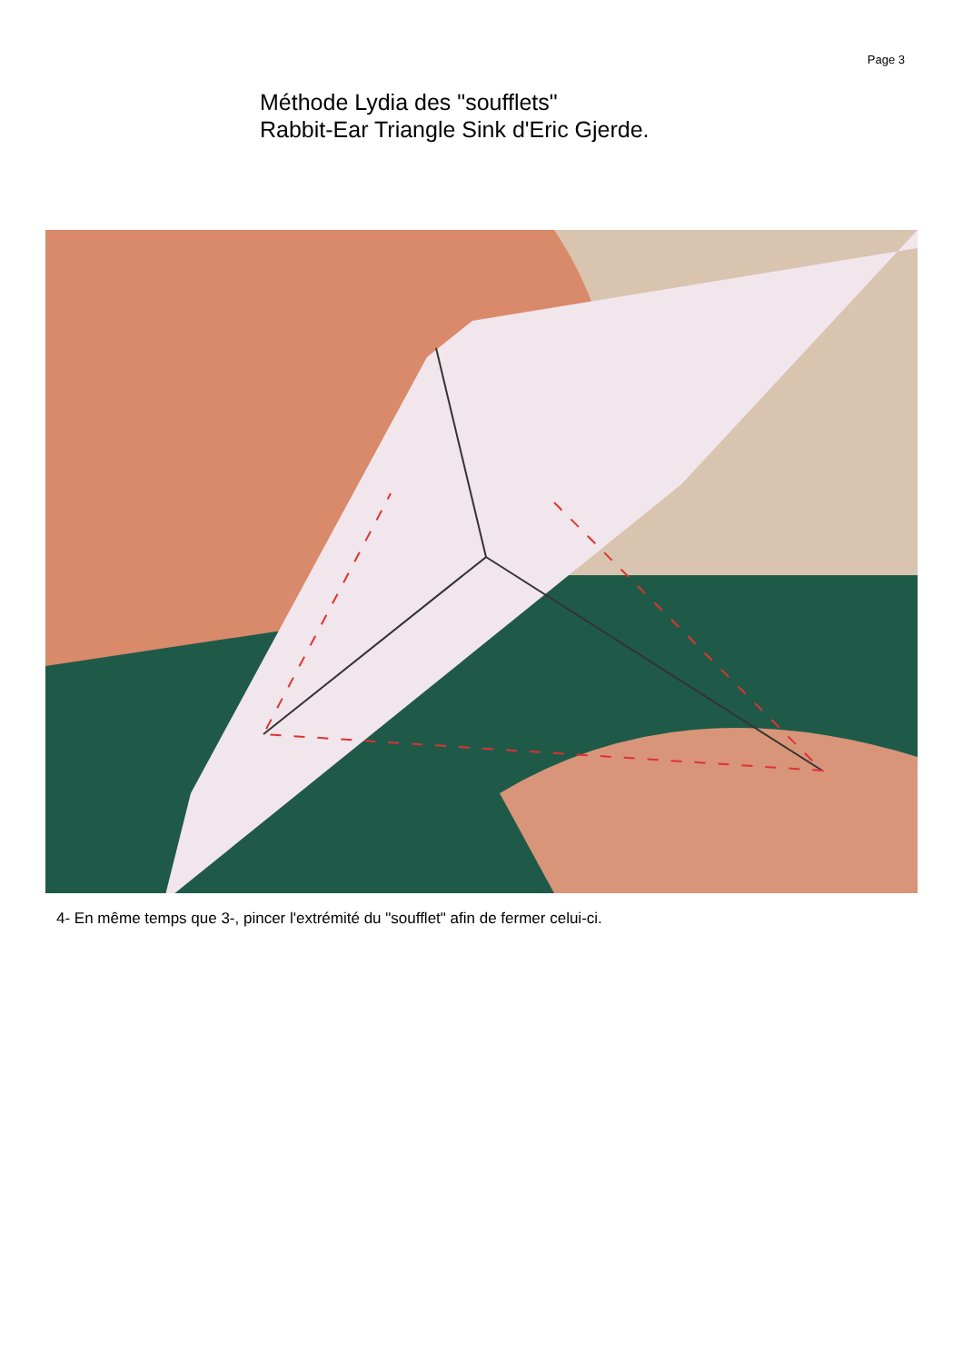Page 3
Méthode Lydia des "soufflets"
Rabbit-Ear Triangle Sink d'Eric Gjerde.
4- En même temps que 3-, pincer l'extrémité du "soufflet" afin de fermer celui-ci.